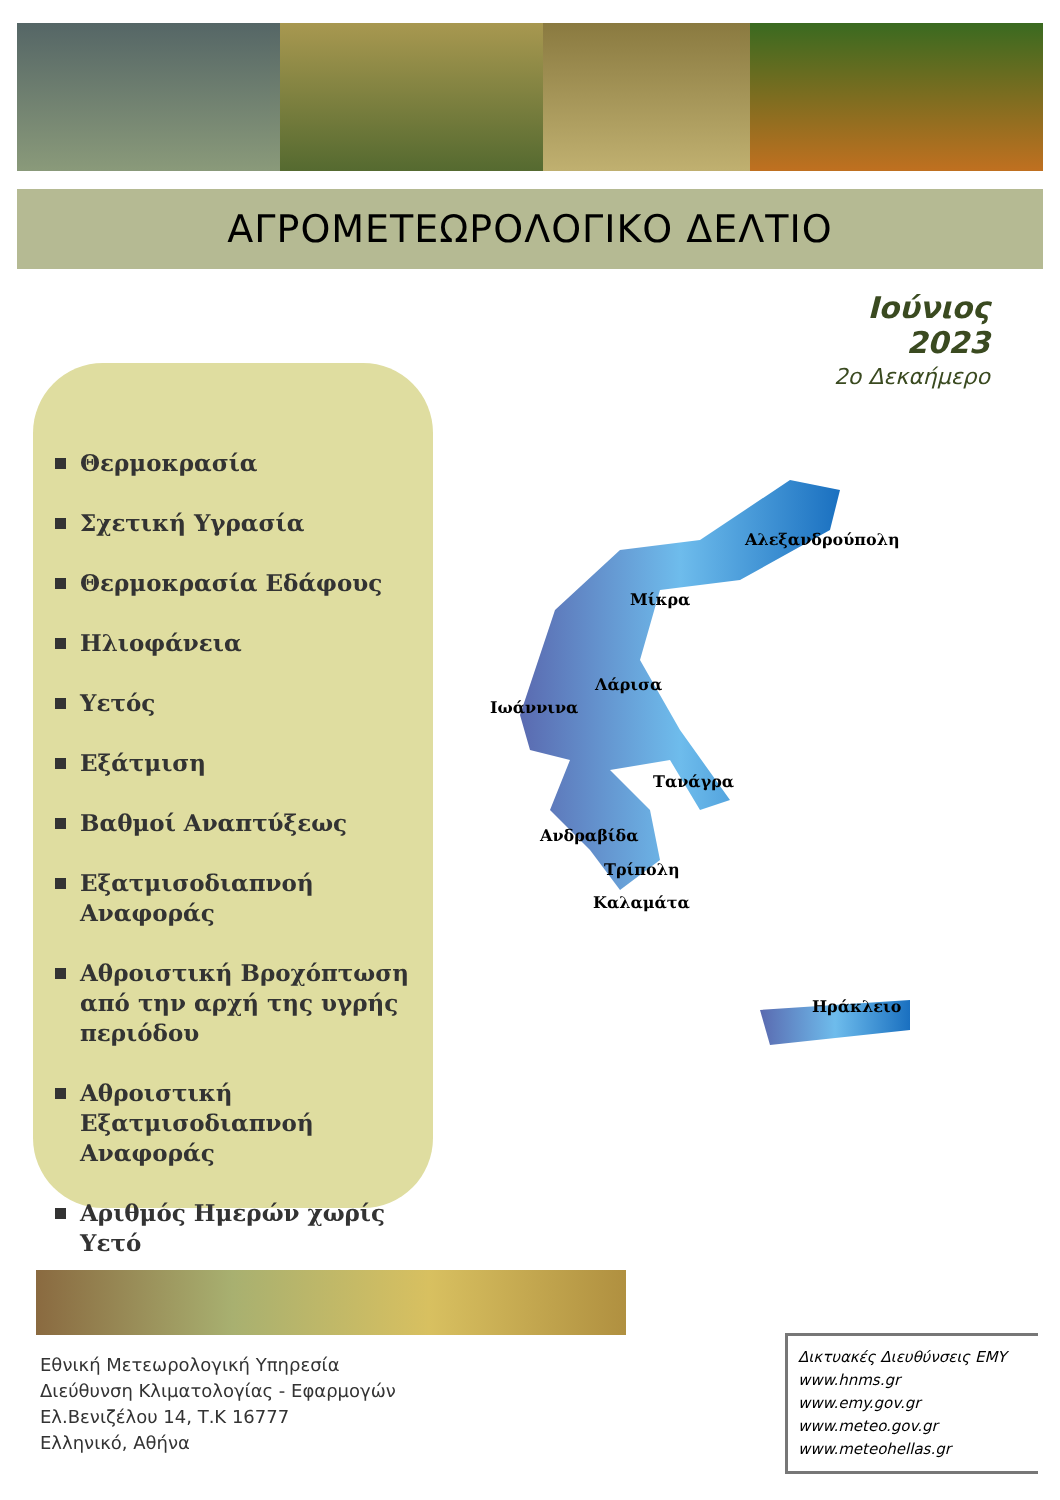ΑΓΡΟΜΕΤΕΩΡΟΛΟΓΙΚΟ ΔΕΛΤΙΟ
Ιούνιος 2023
2ο Δεκαήμερο
Θερμοκρασία
Σχετική Υγρασία
Θερμοκρασία Εδάφους
Ηλιοφάνεια
Υετός
Εξάτμιση
Βαθμοί Αναπτύξεως
Εξατμισοδιαπνοή Αναφοράς
Αθροιστική Βροχόπτωση από την αρχή της υγρής περιόδου
Αθροιστική Εξατμισοδιαπνοή Αναφοράς
Αριθμός Ημερών χωρίς Υετό
Αλεξανδρούπολη
Μίκρα
Λάρισα
Ιωάννινα
Τανάγρα
Ανδραβίδα
Τρίπολη
Καλαμάτα
Ηράκλειο
Εθνική Μετεωρολογική Υπηρεσία
Διεύθυνση Κλιματολογίας - Εφαρμογών
Ελ.Βενιζέλου 14, Τ.Κ 16777
Ελληνικό, Αθήνα
Δικτυακές Διευθύνσεις ΕΜΥ
www.hnms.gr
www.emy.gov.gr
www.meteo.gov.gr
www.meteohellas.gr